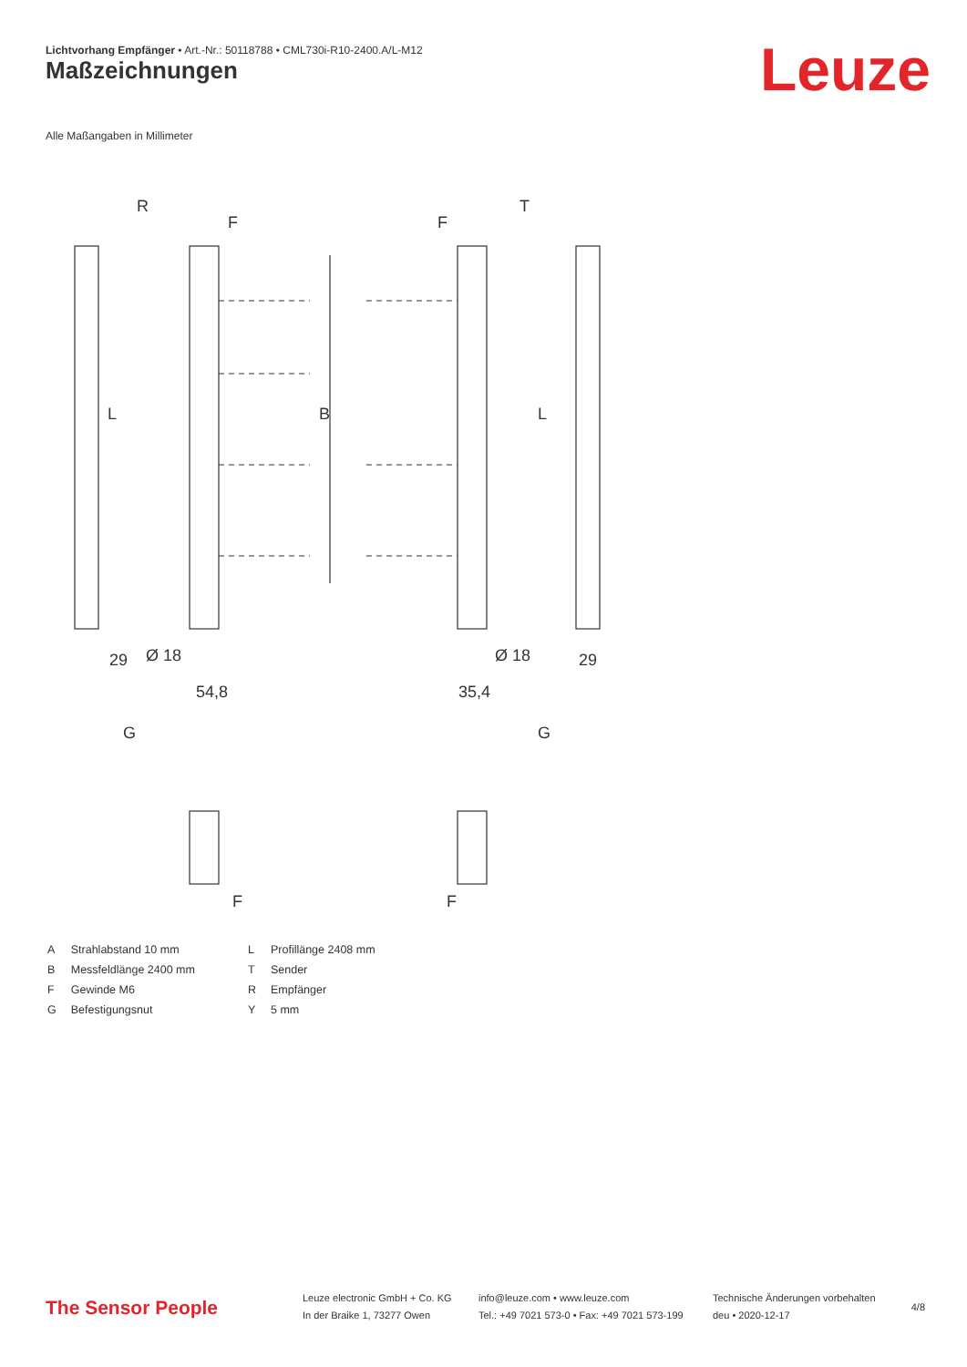Lichtvorhang Empfänger • Art.-Nr.: 50118788 • CML730i-R10-2400.A/L-M12
Maßzeichnungen Leuze
Alle Maßangaben in Millimeter
R
T
F
F
B
L
L
29
29
54,8
35,4
Ø 18
Ø 18
G
G
F
F
| A | Strahlabstand 10 mm |
| B | Messfeldlänge 2400 mm |
| F | Gewinde M6 |
| G | Befestigungsnut |
| L | Profillänge 2408 mm |
| T | Sender |
| R | Empfänger |
| Y | 5 mm |
The Sensor People
Leuze electronic GmbH + Co. KG
In der Braike 1, 73277 Owen
info@leuze.com • www.leuze.com
Tel.: +49 7021 573-0 • Fax: +49 7021 573-199
Technische Änderungen vorbehalten
deu • 2020-12-17
4/8